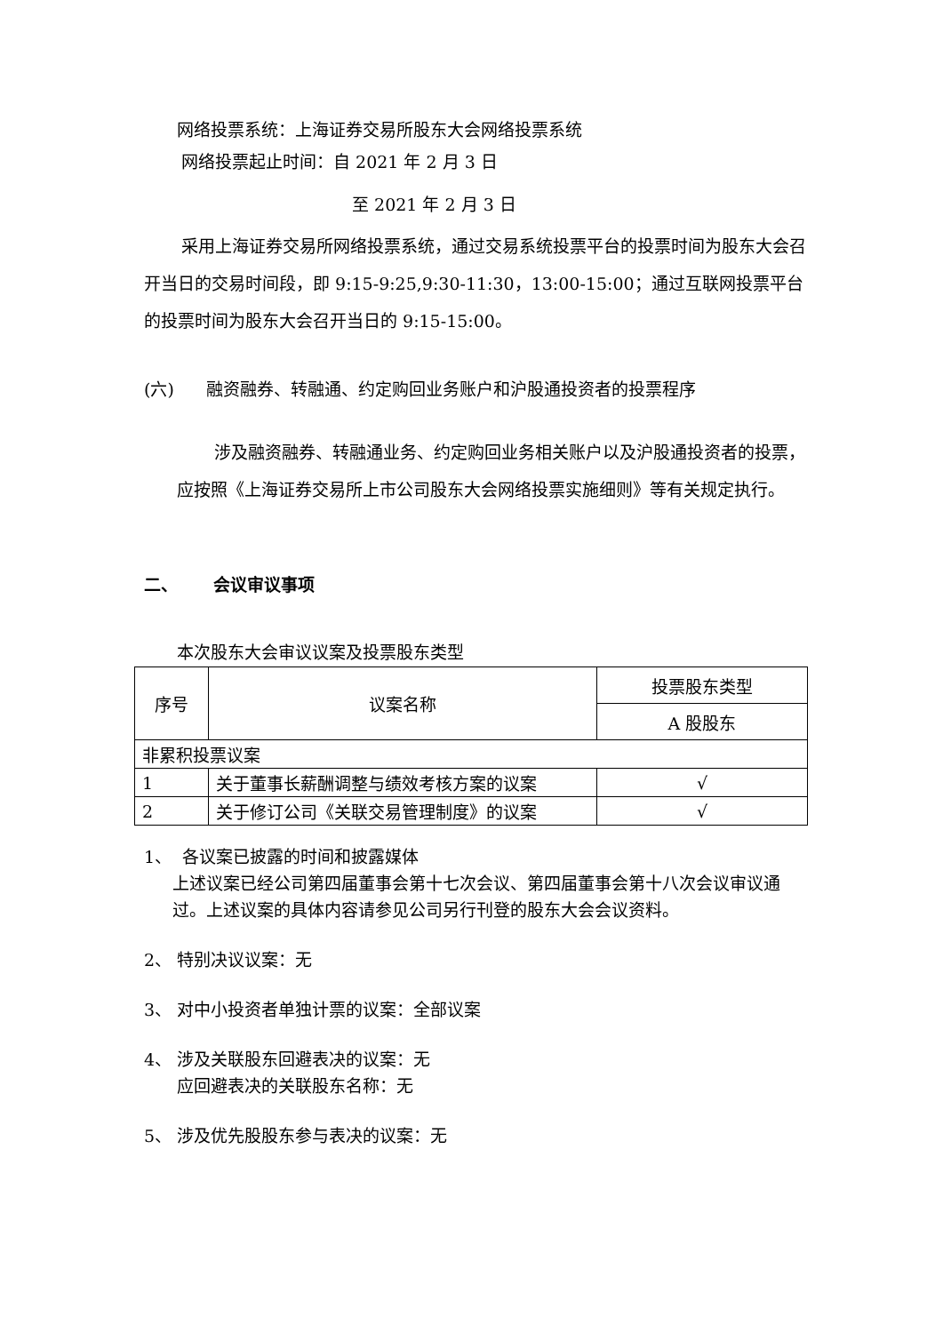网络投票系统：上海证券交易所股东大会网络投票系统
网络投票起止时间：自 2021 年 2 月 3 日
至 2021 年 2 月 3 日
采用上海证券交易所网络投票系统，通过交易系统投票平台的投票时间为股东大会召开当日的交易时间段，即 9:15-9:25,9:30-11:30，13:00-15:00；通过互联网投票平台的投票时间为股东大会召开当日的 9:15-15:00。
(六) 融资融券、转融通、约定购回业务账户和沪股通投资者的投票程序
涉及融资融券、转融通业务、约定购回业务相关账户以及沪股通投资者的投票，应按照《上海证券交易所上市公司股东大会网络投票实施细则》等有关规定执行。
二、 会议审议事项
本次股东大会审议议案及投票股东类型
| 序号 | 议案名称 | 投票股东类型 |
| | | A 股股东 |
| 非累积投票议案 | | |
| 1 | 关于董事长薪酬调整与绩效考核方案的议案 | √ |
| 2 | 关于修订公司《关联交易管理制度》的议案 | √ |
1、 各议案已披露的时间和披露媒体
上述议案已经公司第四届董事会第十七次会议、第四届董事会第十八次会议审议通过。上述议案的具体内容请参见公司另行刊登的股东大会会议资料。
2、 特别决议议案：无
3、 对中小投资者单独计票的议案：全部议案
4、 涉及关联股东回避表决的议案：无
应回避表决的关联股东名称：无
5、 涉及优先股股东参与表决的议案：无